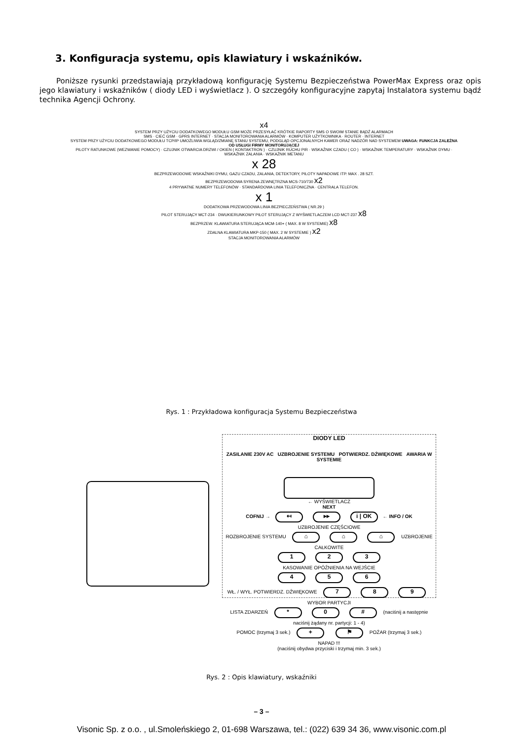3. Konfiguracja systemu, opis klawiatury i wskaźników.
Poniższe rysunki przedstawiają przykładową konfigurację Systemu Bezpieczeństwa PowerMax Express oraz opis jego klawiatury i wskaźników ( diody LED i wyświetlacz ). O szczegóły konfiguracyjne zapytaj Instalatora systemu bądź technika Agencji Ochrony.
x4
SYSTEM PRZY UŻYCIU DODATKOWEGO MODUŁU GSM MOŻE PRZESYŁAĆ KRÓTKIE RAPORTY SMS O SWOIM STANIE BĄDŹ ALARMACH
SMS · CIEĆ GSM · GPRS INTERNET · STACJA MONITOROWANIA ALARMÓW · KOMPUTER UŻYTKOWNIKA · ROUTER · INTERNET
SYSTEM PRZY UŻYCIU DODATKOWEGO MODUŁU TCP/IP UMOŻLIWIA WGLĄD/ZMIANĘ STANU SYSTEMU, PODGLĄD OPCJONALNYCH KAMER ORAZ NADZÓR NAD SYSTEMEM UWAGA: FUNKCJA ZALEŻNA OD USŁUGI FIRMY MONITORUJĄCEJ
PILOTY RATUNKOWE (WEZWANIE POMOCY) · CZUJNIK OTWARCIA DRZWI / OKIEN ( KONTAKTRON ) · CZUJNIK RUCHU PIR · WSKAŹNIK CZADU ( CO ) · WSKAŹNIK TEMPERATURY · WSKAŹNIK DYMU · WSKAŹNIK ZALANIA · WSKAŹNIK METANU
x 28
BEZPRZEWODOWE WSKAŹNIKI DYMU, GAZU CZADU, ZALANIA, DETEKTORY, PILOTY NAPADOWE ITP. MAX . 28 SZT.
BEZPRZEWODOWA SYRENA ZEWNĘTRZNA MCS-710/730 x2
4 PRYWATNE NUMERY TELEFONÓW · STANDARDOWA LINIA TELEFONICZNA · CENTRALA TELEFON.
x 1
DODATKOWA PRZEWODOWA LINIA BEZPIECZEŃSTWA ( NR.29 )
PILOT STERUJĄCY MCT-234 · DWUKIERUNKOWY PILOT STERUJĄCY Z WYŚWIETLACZEM LCD MCT-237 x8
BEZPRZEW. KLAWIATURA STERUJĄCA MCM-140+ ( MAX. 8 W SYSTEMIE) x8
ZDALNA KLAWIATURA MKP-150 ( MAX. 2 W SYSTEMIE ) x2
STACJA MONITOROWANIA ALARMÓW
Rys. 1 : Przykładowa konfiguracja Systemu Bezpieczeństwa
DIODY LED
ZASILANIE 230V AC UZBROJENIE SYSTEMU POTWIERDZ. DŹWIĘKOWE AWARIA W SYSTEMIE
← WYŚWIETLACZ
NEXT
COFNIJ → ↤ ▸▸ i | OK ← INFO / OK
UZBROJENIE CZĘŚCIOWE
ROZBROJENIE SYSTEMU ⌂ ⌂ ⌂ UZBROJENIE CAŁKOWITE
1 2 3
KASOWANIE OPÓŹNIENIA NA WEJŚCIE
4 5 6
WŁ. / WYŁ. POTWIERDZ. DŹWIĘKOWE 7 8 9 WYBOR PARTYCJI
LISTA ZDARZEŃ * 0 # (naciśnij a następnie naciśnij żądany nr. partycji: 1 - 4)
POMOC (trzymaj 3 sek.) + ⚑ POŻAR (trzymaj 3 sek.)
NAPAD !!!
(naciśnij obydwa przyciski i trzymaj min. 3 sek.)
Rys. 2 : Opis klawiatury, wskaźniki
– 3 –
Visonic Sp. z o.o. , ul.Smoleńskiego 2, 01-698 Warszawa, tel.: (022) 639 34 36, www.visonic.com.pl